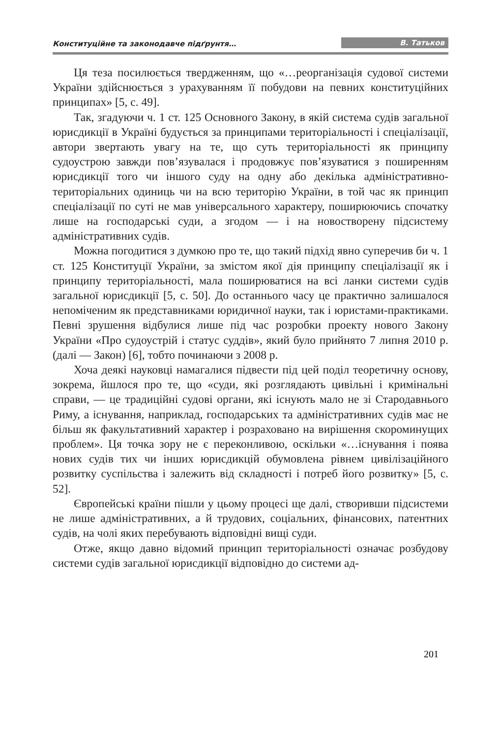Конституційне та законодавче підґрунтя… В. Татьков
Ця теза посилюється твердженням, що «…реорганізація судової системи України здійснюється з урахуванням її побудови на певних конституційних принципах» [5, с. 49].
Так, згадуючи ч. 1 ст. 125 Основного Закону, в якій система судів загальної юрисдикції в Україні будується за принципами територіальності і спеціалізації, автори звертають увагу на те, що суть територіальності як принципу судоустрою завжди пов’язувалася і продовжує пов’язуватися з поширенням юрисдикції того чи іншого суду на одну або декілька адміністративно-територіальних одиниць чи на всю територію України, в той час як принцип спеціалізації по суті не мав універсального характеру, поширюючись спочатку лише на господарські суди, а згодом — і на новостворену підсистему адміністративних судів.
Можна погодитися з думкою про те, що такий підхід явно суперечив би ч. 1 ст. 125 Конституції України, за змістом якої дія принципу спеціалізації як і принципу територіальності, мала поширюватися на всі ланки системи судів загальної юрисдикції [5, с. 50]. До останнього часу це практично залишалося непоміченим як представниками юридичної науки, так і юристами-практиками. Певні зрушення відбулися лише під час розробки проекту нового Закону України «Про судоустрій і статус суддів», який було прийнято 7 липня 2010 р. (далі — Закон) [6], тобто починаючи з 2008 р.
Хоча деякі науковці намагалися підвести під цей поділ теоретичну основу, зокрема, йшлося про те, що «суди, які розглядають цивільні і кримінальні справи, — це традиційні судові органи, які існують мало не зі Стародавнього Риму, а існування, наприклад, господарських та адміністративних судів має не більш як факультативний характер і розраховано на вирішення скороминущих проблем». Ця точка зору не є переконливою, оскільки «…існування і поява нових судів тих чи інших юрисдикцій обумовлена рівнем цивілізаційного розвитку суспільства і залежить від складності і потреб його розвитку» [5, с. 52].
Європейські країни пішли у цьому процесі ще далі, створивши підсистеми не лише адміністративних, а й трудових, соціальних, фінансових, патентних судів, на чолі яких перебувають відповідні вищі суди.
Отже, якщо давно відомий принцип територіальності означає розбудову системи судів загальної юрисдикції відповідно до системи ад-
201